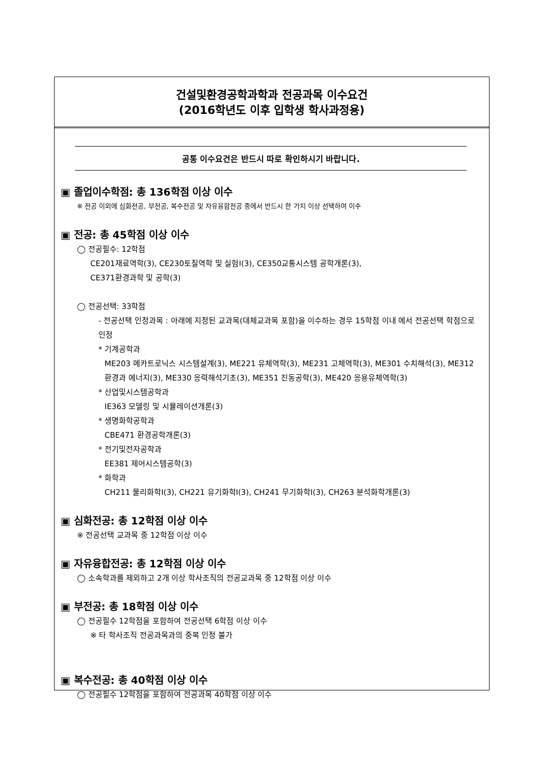건설및환경공학과학과 전공과목 이수요건
(2016학년도 이후 입학생 학사과정용)
공통 이수요건은 반드시 따로 확인하시기 바랍니다.
▣ 졸업이수학점: 총 136학점 이상 이수
※ 전공 이외에 심화전공, 부전공, 복수전공 및 자유융합전공 중에서 반드시 한 가지 이상 선택하여 이수
▣ 전공: 총 45학점 이상 이수
◯ 전공필수: 12학점
CE201재료역학(3), CE230토질역학 및 실험I(3), CE350교통시스템 공학개론(3),
CE371환경과학 및 공학(3)
◯ 전공선택: 33학점
- 전공선택 인정과목 : 아래에 지정된 교과목(대체교과목 포함)을 이수하는 경우 15학점 이내 에서 전공선택 학점으로 인정
* 기계공학과
ME203 메카트로닉스 시스템설계(3), ME221 유체역학(3), ME231 고체역학(3), ME301 수치해석(3), ME312 환경과 에너지(3), ME330 응력해석기초(3), ME351 진동공학(3), ME420 응용유체역학(3)
* 산업및시스템공학과
IE363 모델링 및 시뮬레이션개론(3)
* 생명화학공학과
CBE471 환경공학개론(3)
* 전기및전자공학과
EE381 제어시스템공학(3)
* 화학과
CH211 물리화학I(3), CH221 유기화학I(3), CH241 무기화학I(3), CH263 분석화학개론(3)
▣ 심화전공: 총 12학점 이상 이수
※ 전공선택 교과목 중 12학점 이상 이수
▣ 자유융합전공: 총 12학점 이상 이수
◯ 소속학과를 제외하고 2개 이상 학사조직의 전공교과목 중 12학점 이상 이수
▣ 부전공: 총 18학점 이상 이수
◯ 전공필수 12학점을 포함하여 전공선택 6학점 이상 이수
※ 타 학사조직 전공과목과의 중복 인정 불가
▣ 복수전공: 총 40학점 이상 이수
◯ 전공필수 12학점을 포함하여 전공과목 40학점 이상 이수